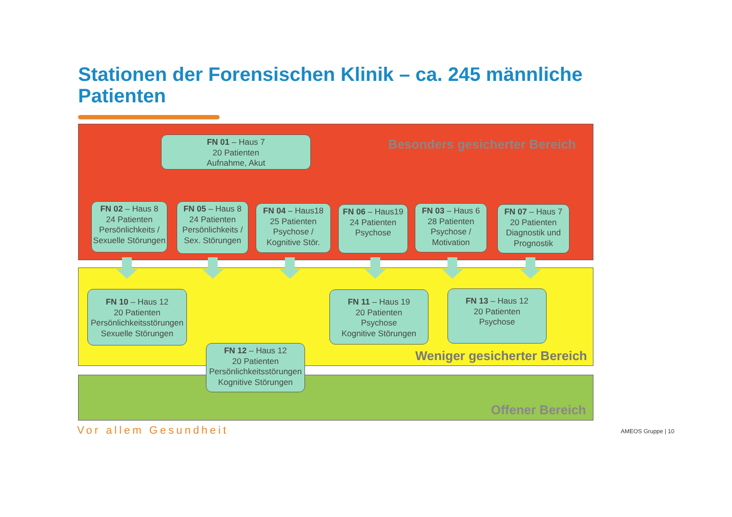Stationen der Forensischen Klinik – ca. 245 männliche Patienten
Besonders gesicherter Bereich
Weniger gesicherter Bereich
Offener Bereich
FN 01 – Haus 7
20 Patienten
Aufnahme, Akut
FN 02 – Haus 8
24 Patienten
Persönlichkeits /
Sexuelle Störungen
FN 05 – Haus 8
24 Patienten
Persönlichkeits /
Sex. Störungen
FN 04 – Haus18
25 Patienten
Psychose /
Kognitive Stör.
FN 06 – Haus19
24 Patienten
Psychose
FN 03 – Haus 6
28 Patienten
Psychose /
Motivation
FN 07 – Haus 7
20 Patienten
Diagnostik und
Prognostik
FN 10 – Haus 12
20 Patienten
Persönlichkeitsstörungen
Sexuelle Störungen
FN 11 – Haus 19
20 Patienten
Psychose
Kognitive Störungen
FN 13 – Haus 12
20 Patienten
Psychose
FN 12 – Haus 12
20 Patienten
Persönlichkeitsstörungen
Kognitive Störungen
Vor allem Gesundheit AMEOS Gruppe | 10